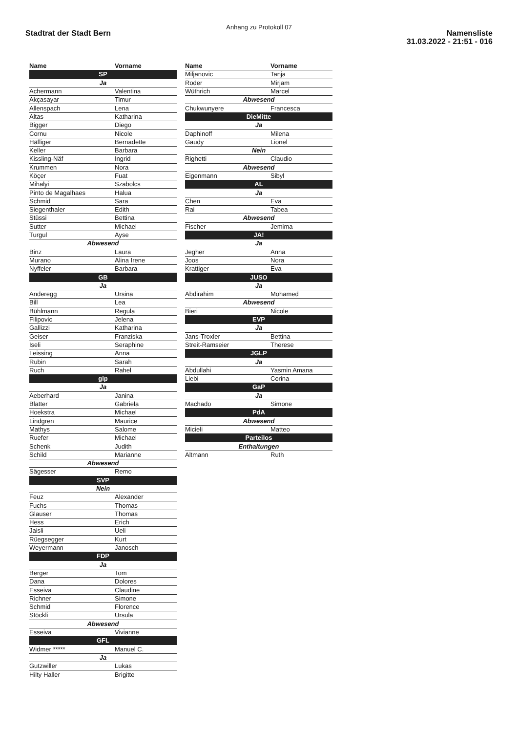Anhang zu Protokoll 07
Stadtrat der Stadt Bern
Namensliste
31.03.2022 - 21:51 - 016
| Name | Vorname |
| --- | --- |
| SP | |
| Ja | |
| Achermann | Valentina |
| Akçasayar | Timur |
| Allenspach | Lena |
| Altas | Katharina |
| Bigger | Diego |
| Cornu | Nicole |
| Häfliger | Bernadette |
| Keller | Barbara |
| Kissling-Näf | Ingrid |
| Krummen | Nora |
| Köçer | Fuat |
| Mihalyi | Szabolcs |
| Pinto de Magalhaes | Halua |
| Schmid | Sara |
| Siegenthaler | Edith |
| Stüssi | Bettina |
| Sutter | Michael |
| Turgul | Ayse |
| Abwesend | |
| Binz | Laura |
| Murano | Alina Irene |
| Nyffeler | Barbara |
| GB | |
| Ja | |
| Anderegg | Ursina |
| Bill | Lea |
| Bühlmann | Regula |
| Filipovic | Jelena |
| Gallizzi | Katharina |
| Geiser | Franziska |
| Iseli | Seraphine |
| Leissing | Anna |
| Rubin | Sarah |
| Ruch | Rahel |
| glp | |
| Ja | |
| Aeberhard | Janina |
| Blatter | Gabriela |
| Hoekstra | Michael |
| Lindgren | Maurice |
| Mathys | Salome |
| Ruefer | Michael |
| Schenk | Judith |
| Schild | Marianne |
| Abwesend | |
| Sägesser | Remo |
| SVP | |
| Nein | |
| Feuz | Alexander |
| Fuchs | Thomas |
| Glauser | Thomas |
| Hess | Erich |
| Jaisli | Ueli |
| Rüegsegger | Kurt |
| Weyermann | Janosch |
| FDP | |
| Ja | |
| Berger | Tom |
| Dana | Dolores |
| Esseiva | Claudine |
| Richner | Simone |
| Schmid | Florence |
| Stöckli | Ursula |
| Abwesend | |
| Esseiva | Vivianne |
| GFL | |
| Widmer ***** | Manuel C. |
| Ja | |
| Gutzwiller | Lukas |
| Hilty Haller | Brigitte |
| Name | Vorname |
| --- | --- |
| Miljanovic | Tanja |
| Roder | Mirjam |
| Wüthrich | Marcel |
| Abwesend | |
| Chukwunyere | Francesca |
| DieMitte | |
| Ja | |
| Daphinoff | Milena |
| Gaudy | Lionel |
| Nein | |
| Righetti | Claudio |
| Abwesend | |
| Eigenmann | Sibyl |
| AL | |
| Ja | |
| Chen | Eva |
| Rai | Tabea |
| Abwesend | |
| Fischer | Jemima |
| JA! | |
| Ja | |
| Jegher | Anna |
| Joos | Nora |
| Krattiger | Eva |
| JUSO | |
| Ja | |
| Abdirahim | Mohamed |
| Abwesend | |
| Bieri | Nicole |
| EVP | |
| Ja | |
| Jans-Troxler | Bettina |
| Streit-Ramseier | Therese |
| JGLP | |
| Ja | |
| Abdullahi | Yasmin Amana |
| Liebi | Corina |
| GaP | |
| Ja | |
| Machado | Simone |
| PdA | |
| Abwesend | |
| Micieli | Matteo |
| Parteilos | |
| Enthaltungen | |
| Altmann | Ruth |